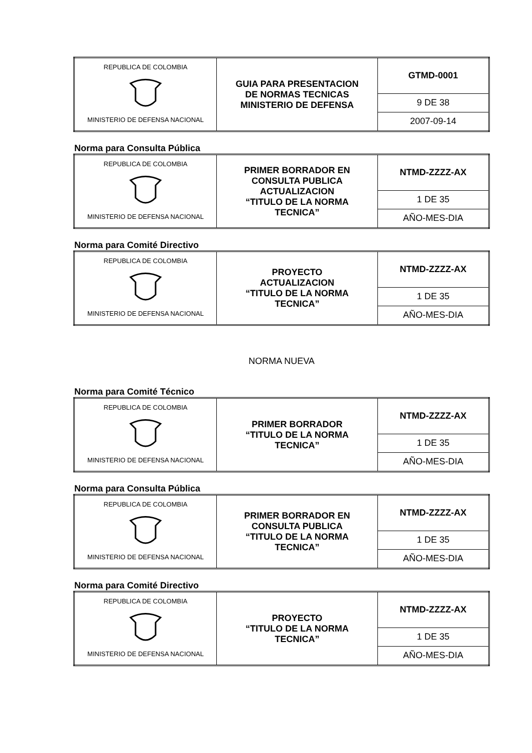| REPUBLICA DE COLOMBIA MINISTERIO DE DEFENSA NACIONAL | GUIA PARA PRESENTACION DE NORMAS TECNICAS MINISTERIO DE DEFENSA | GTMD-0001 |
| | | 9 DE 38 |
| | | 2007-09-14 |
Norma para Consulta Pública
| REPUBLICA DE COLOMBIA MINISTERIO DE DEFENSA NACIONAL | PRIMER BORRADOR EN CONSULTA PUBLICA ACTUALIZACION “TITULO DE LA NORMA TECNICA” | NTMD-ZZZZ-AX |
| | | 1 DE 35 |
| | | AÑO-MES-DIA |
Norma para Comité Directivo
| REPUBLICA DE COLOMBIA MINISTERIO DE DEFENSA NACIONAL | PROYECTO ACTUALIZACION “TITULO DE LA NORMA TECNICA” | NTMD-ZZZZ-AX |
| | | 1 DE 35 |
| | | AÑO-MES-DIA |
NORMA NUEVA
Norma para Comité Técnico
| REPUBLICA DE COLOMBIA MINISTERIO DE DEFENSA NACIONAL | PRIMER BORRADOR “TITULO DE LA NORMA TECNICA” | NTMD-ZZZZ-AX |
| | | 1 DE 35 |
| | | AÑO-MES-DIA |
Norma para Consulta Pública
| REPUBLICA DE COLOMBIA MINISTERIO DE DEFENSA NACIONAL | PRIMER BORRADOR EN CONSULTA PUBLICA “TITULO DE LA NORMA TECNICA” | NTMD-ZZZZ-AX |
| | | 1 DE 35 |
| | | AÑO-MES-DIA |
Norma para Comité Directivo
| REPUBLICA DE COLOMBIA MINISTERIO DE DEFENSA NACIONAL | PROYECTO “TITULO DE LA NORMA TECNICA” | NTMD-ZZZZ-AX |
| | | 1 DE 35 |
| | | AÑO-MES-DIA |